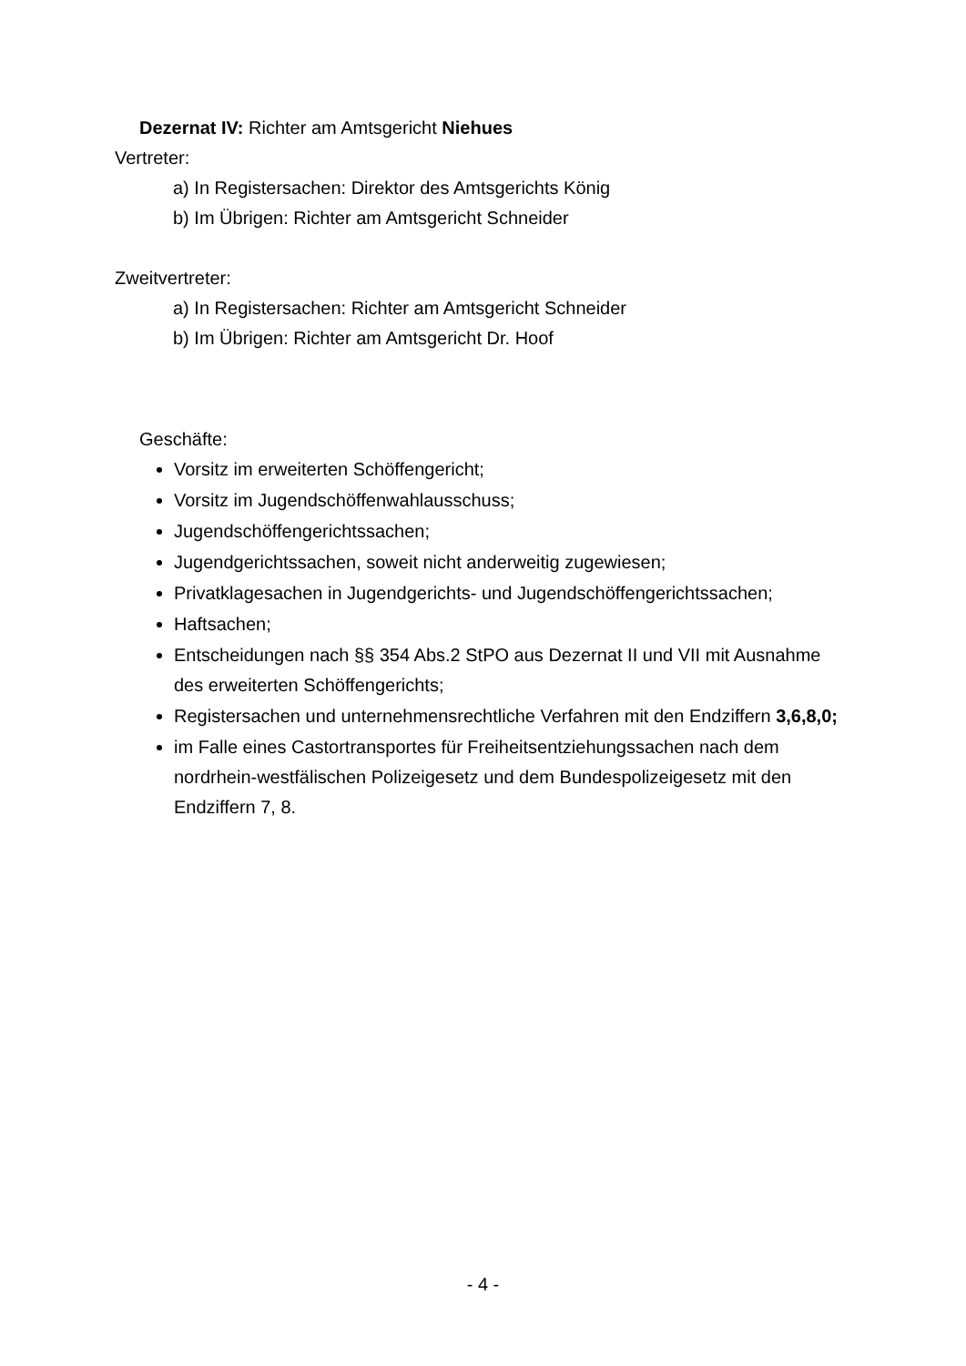Dezernat IV: Richter am Amtsgericht Niehues
Vertreter:
a) In Registersachen: Direktor des Amtsgerichts König
b) Im Übrigen: Richter am Amtsgericht Schneider
Zweitvertreter:
a) In Registersachen: Richter am Amtsgericht Schneider
b) Im Übrigen: Richter am Amtsgericht Dr. Hoof
Geschäfte:
Vorsitz im erweiterten Schöffengericht;
Vorsitz im Jugendschöffenwahlausschuss;
Jugendschöffengerichtssachen;
Jugendgerichtssachen, soweit nicht anderweitig zugewiesen;
Privatklagesachen in Jugendgerichts- und Jugendschöffengerichtssachen;
Haftsachen;
Entscheidungen nach §§ 354 Abs.2 StPO aus Dezernat II und VII mit Ausnahme des erweiterten Schöffengerichts;
Registersachen und unternehmensrechtliche Verfahren mit den Endziffern 3,6,8,0;
im Falle eines Castortransportes für Freiheitsentziehungssachen nach dem nordrhein-westfälischen Polizeigesetz und dem Bundespolizeigesetz mit den Endziffern 7, 8.
- 4 -